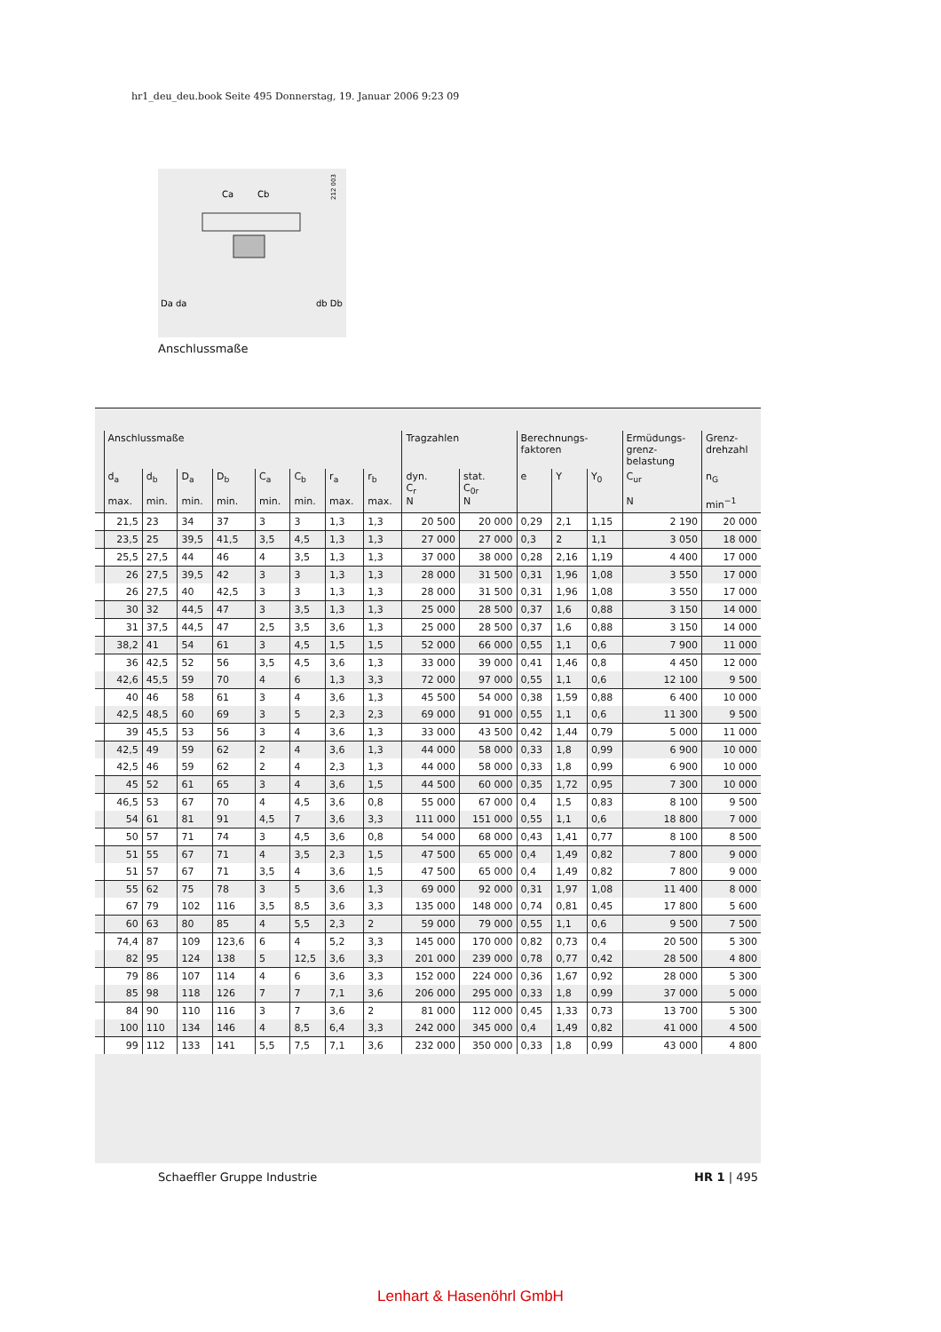hr1_deu_deu.book Seite 495 Donnerstag, 19. Januar 2006 9:23 09
212 003
Ca
Cb
Da da
db Db
Anschlussmaße
| | Anschlussmaße | | | | | | | | Tragzahlen | | Berechnungs- faktoren | | | Ermüdungs- grenz- belastung | Grenz- drehzahl |
| --- | --- | --- | --- | --- | --- | --- | --- | --- | --- | --- | --- | --- | --- | --- | --- |
| | d<sub>a</sub> max. | d<sub>b</sub> min. | D<sub>a</sub> min. | D<sub>b</sub> min. | C<sub>a</sub> min. | C<sub>b</sub> min. | r<sub>a</sub> max. | r<sub>b</sub> max. | dyn. C<sub>r</sub> N | stat. C<sub>0r</sub> N | e | Y | Y<sub>0</sub> | C<sub>ur</sub> N | n<sub>G</sub> min<sup>−1</sup> |
| | 21,5 | 23 | 34 | 37 | 3 | 3 | 1,3 | 1,3 | 20 500 | 20 000 | 0,29 | 2,1 | 1,15 | 2 190 | 20 000 |
| | 23,5 | 25 | 39,5 | 41,5 | 3,5 | 4,5 | 1,3 | 1,3 | 27 000 | 27 000 | 0,3 | 2 | 1,1 | 3 050 | 18 000 |
| | 25,5 | 27,5 | 44 | 46 | 4 | 3,5 | 1,3 | 1,3 | 37 000 | 38 000 | 0,28 | 2,16 | 1,19 | 4 400 | 17 000 |
| | 26 | 27,5 | 39,5 | 42 | 3 | 3 | 1,3 | 1,3 | 28 000 | 31 500 | 0,31 | 1,96 | 1,08 | 3 550 | 17 000 |
| | 26 | 27,5 | 40 | 42,5 | 3 | 3 | 1,3 | 1,3 | 28 000 | 31 500 | 0,31 | 1,96 | 1,08 | 3 550 | 17 000 |
| | 30 | 32 | 44,5 | 47 | 3 | 3,5 | 1,3 | 1,3 | 25 000 | 28 500 | 0,37 | 1,6 | 0,88 | 3 150 | 14 000 |
| | 31 | 37,5 | 44,5 | 47 | 2,5 | 3,5 | 3,6 | 1,3 | 25 000 | 28 500 | 0,37 | 1,6 | 0,88 | 3 150 | 14 000 |
| | 38,2 | 41 | 54 | 61 | 3 | 4,5 | 1,5 | 1,5 | 52 000 | 66 000 | 0,55 | 1,1 | 0,6 | 7 900 | 11 000 |
| | 36 | 42,5 | 52 | 56 | 3,5 | 4,5 | 3,6 | 1,3 | 33 000 | 39 000 | 0,41 | 1,46 | 0,8 | 4 450 | 12 000 |
| | 42,6 | 45,5 | 59 | 70 | 4 | 6 | 1,3 | 3,3 | 72 000 | 97 000 | 0,55 | 1,1 | 0,6 | 12 100 | 9 500 |
| | 40 | 46 | 58 | 61 | 3 | 4 | 3,6 | 1,3 | 45 500 | 54 000 | 0,38 | 1,59 | 0,88 | 6 400 | 10 000 |
| | 42,5 | 48,5 | 60 | 69 | 3 | 5 | 2,3 | 2,3 | 69 000 | 91 000 | 0,55 | 1,1 | 0,6 | 11 300 | 9 500 |
| | 39 | 45,5 | 53 | 56 | 3 | 4 | 3,6 | 1,3 | 33 000 | 43 500 | 0,42 | 1,44 | 0,79 | 5 000 | 11 000 |
| | 42,5 | 49 | 59 | 62 | 2 | 4 | 3,6 | 1,3 | 44 000 | 58 000 | 0,33 | 1,8 | 0,99 | 6 900 | 10 000 |
| | 42,5 | 46 | 59 | 62 | 2 | 4 | 2,3 | 1,3 | 44 000 | 58 000 | 0,33 | 1,8 | 0,99 | 6 900 | 10 000 |
| | 45 | 52 | 61 | 65 | 3 | 4 | 3,6 | 1,5 | 44 500 | 60 000 | 0,35 | 1,72 | 0,95 | 7 300 | 10 000 |
| | 46,5 | 53 | 67 | 70 | 4 | 4,5 | 3,6 | 0,8 | 55 000 | 67 000 | 0,4 | 1,5 | 0,83 | 8 100 | 9 500 |
| | 54 | 61 | 81 | 91 | 4,5 | 7 | 3,6 | 3,3 | 111 000 | 151 000 | 0,55 | 1,1 | 0,6 | 18 800 | 7 000 |
| | 50 | 57 | 71 | 74 | 3 | 4,5 | 3,6 | 0,8 | 54 000 | 68 000 | 0,43 | 1,41 | 0,77 | 8 100 | 8 500 |
| | 51 | 55 | 67 | 71 | 4 | 3,5 | 2,3 | 1,5 | 47 500 | 65 000 | 0,4 | 1,49 | 0,82 | 7 800 | 9 000 |
| | 51 | 57 | 67 | 71 | 3,5 | 4 | 3,6 | 1,5 | 47 500 | 65 000 | 0,4 | 1,49 | 0,82 | 7 800 | 9 000 |
| | 55 | 62 | 75 | 78 | 3 | 5 | 3,6 | 1,3 | 69 000 | 92 000 | 0,31 | 1,97 | 1,08 | 11 400 | 8 000 |
| | 67 | 79 | 102 | 116 | 3,5 | 8,5 | 3,6 | 3,3 | 135 000 | 148 000 | 0,74 | 0,81 | 0,45 | 17 800 | 5 600 |
| | 60 | 63 | 80 | 85 | 4 | 5,5 | 2,3 | 2 | 59 000 | 79 000 | 0,55 | 1,1 | 0,6 | 9 500 | 7 500 |
| | 74,4 | 87 | 109 | 123,6 | 6 | 4 | 5,2 | 3,3 | 145 000 | 170 000 | 0,82 | 0,73 | 0,4 | 20 500 | 5 300 |
| | 82 | 95 | 124 | 138 | 5 | 12,5 | 3,6 | 3,3 | 201 000 | 239 000 | 0,78 | 0,77 | 0,42 | 28 500 | 4 800 |
| | 79 | 86 | 107 | 114 | 4 | 6 | 3,6 | 3,3 | 152 000 | 224 000 | 0,36 | 1,67 | 0,92 | 28 000 | 5 300 |
| | 85 | 98 | 118 | 126 | 7 | 7 | 7,1 | 3,6 | 206 000 | 295 000 | 0,33 | 1,8 | 0,99 | 37 000 | 5 000 |
| | 84 | 90 | 110 | 116 | 3 | 7 | 3,6 | 2 | 81 000 | 112 000 | 0,45 | 1,33 | 0,73 | 13 700 | 5 300 |
| | 100 | 110 | 134 | 146 | 4 | 8,5 | 6,4 | 3,3 | 242 000 | 345 000 | 0,4 | 1,49 | 0,82 | 41 000 | 4 500 |
| | 99 | 112 | 133 | 141 | 5,5 | 7,5 | 7,1 | 3,6 | 232 000 | 350 000 | 0,33 | 1,8 | 0,99 | 43 000 | 4 800 |
Schaeffler Gruppe Industrie HR 1 | 495
Lenhart & Hasenöhrl GmbH